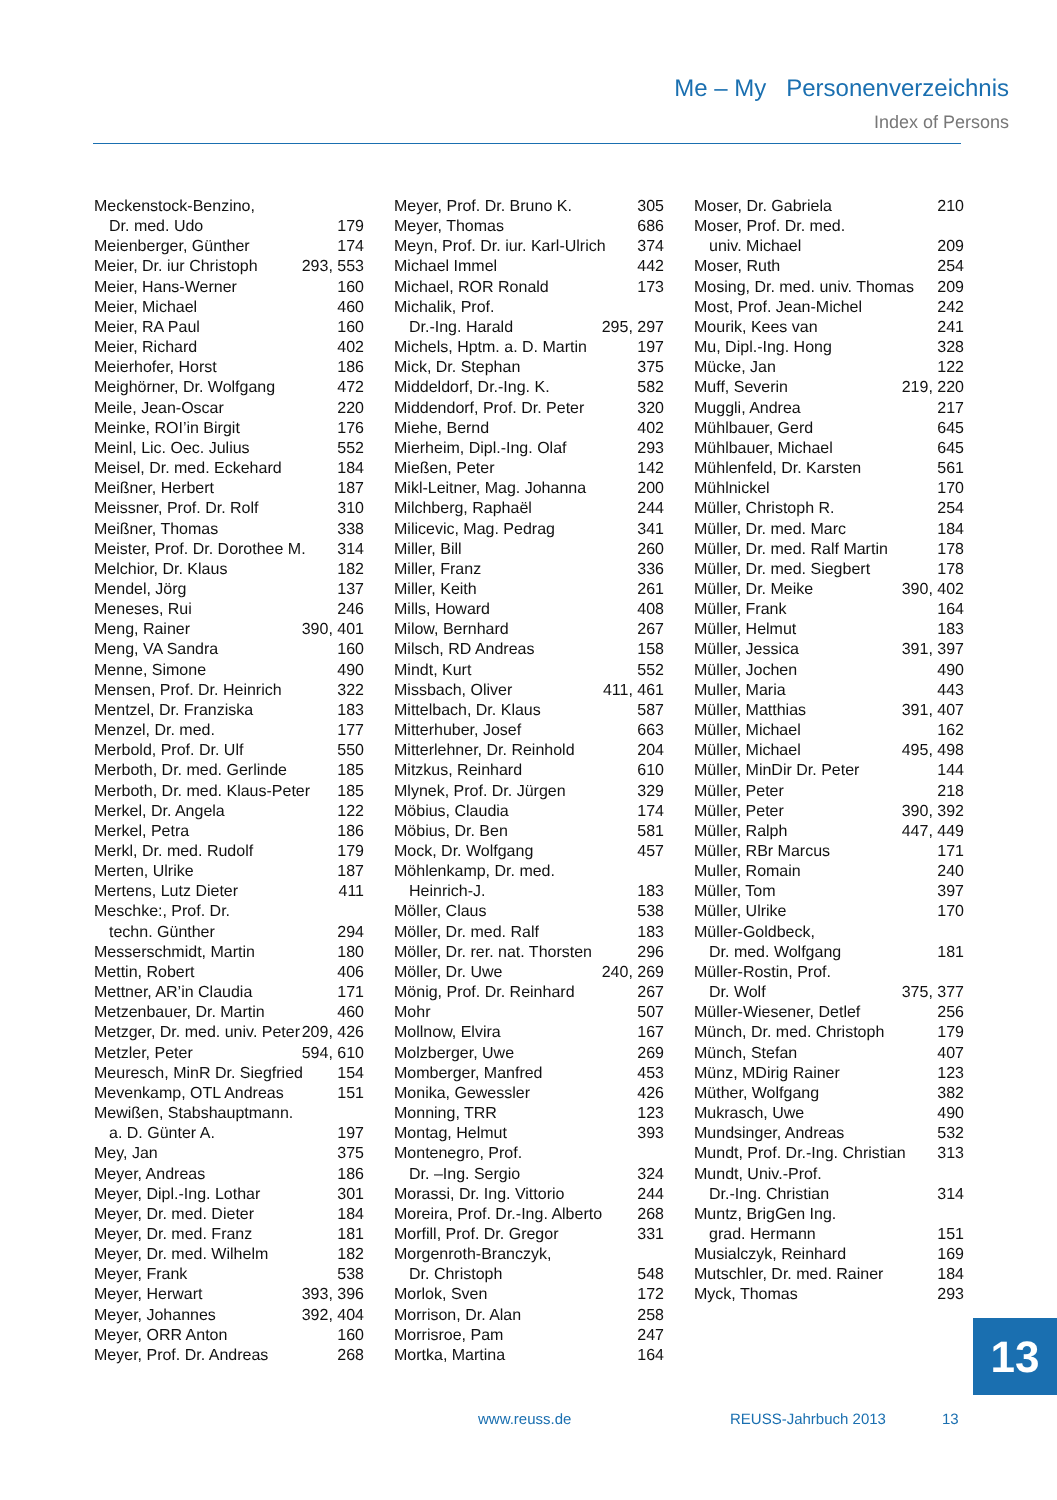Me – My Personenverzeichnis
Index of Persons
Meckenstock-Benzino,
Dr. med. Udo 179
Meienberger, Günther 174
Meier, Dr. iur Christoph 293, 553
Meier, Hans-Werner 160
Meier, Michael 460
Meier, RA Paul 160
Meier, Richard 402
Meierhofer, Horst 186
Meighörner, Dr. Wolfgang 472
Meile, Jean-Oscar 220
Meinke, ROI’in Birgit 176
Meinl, Lic. Oec. Julius 552
Meisel, Dr. med. Eckehard 184
Meißner, Herbert 187
Meissner, Prof. Dr. Rolf 310
Meißner, Thomas 338
Meister, Prof. Dr. Dorothee M. 314
Melchior, Dr. Klaus 182
Mendel, Jörg 137
Meneses, Rui 246
Meng, Rainer 390, 401
Meng, VA Sandra 160
Menne, Simone 490
Mensen, Prof. Dr. Heinrich 322
Mentzel, Dr. Franziska 183
Menzel, Dr. med. 177
Merbold, Prof. Dr. Ulf 550
Merboth, Dr. med. Gerlinde 185
Merboth, Dr. med. Klaus-Peter 185
Merkel, Dr. Angela 122
Merkel, Petra 186
Merkl, Dr. med. Rudolf 179
Merten, Ulrike 187
Mertens, Lutz Dieter 411
Meschke:, Prof. Dr.
techn. Günther 294
Messerschmidt, Martin 180
Mettin, Robert 406
Mettner, AR’in Claudia 171
Metzenbauer, Dr. Martin 460
Metzger, Dr. med. univ. Peter 209, 426
Metzler, Peter 594, 610
Meuresch, MinR Dr. Siegfried 154
Mevenkamp, OTL Andreas 151
Mewißen, Stabshauptmann.
a. D. Günter A. 197
Mey, Jan 375
Meyer, Andreas 186
Meyer, Dipl.-Ing. Lothar 301
Meyer, Dr. med. Dieter 184
Meyer, Dr. med. Franz 181
Meyer, Dr. med. Wilhelm 182
Meyer, Frank 538
Meyer, Herwart 393, 396
Meyer, Johannes 392, 404
Meyer, ORR Anton 160
Meyer, Prof. Dr. Andreas 268
Meyer, Prof. Dr. Bruno K. 305
Meyer, Thomas 686
Meyn, Prof. Dr. iur. Karl-Ulrich 374
Michael Immel 442
Michael, ROR Ronald 173
Michalik, Prof.
Dr.-Ing. Harald 295, 297
Michels, Hptm. a. D. Martin 197
Mick, Dr. Stephan 375
Middeldorf, Dr.-Ing. K. 582
Middendorf, Prof. Dr. Peter 320
Miehe, Bernd 402
Mierheim, Dipl.-Ing. Olaf 293
Mießen, Peter 142
Mikl-Leitner, Mag. Johanna 200
Milchberg, Raphaël 244
Milicevic, Mag. Pedrag 341
Miller, Bill 260
Miller, Franz 336
Miller, Keith 261
Mills, Howard 408
Milow, Bernhard 267
Milsch, RD Andreas 158
Mindt, Kurt 552
Missbach, Oliver 411, 461
Mittelbach, Dr. Klaus 587
Mitterhuber, Josef 663
Mitterlehner, Dr. Reinhold 204
Mitzkus, Reinhard 610
Mlynek, Prof. Dr. Jürgen 329
Möbius, Claudia 174
Möbius, Dr. Ben 581
Mock, Dr. Wolfgang 457
Möhlenkamp, Dr. med.
Heinrich-J. 183
Möller, Claus 538
Möller, Dr. med. Ralf 183
Möller, Dr. rer. nat. Thorsten 296
Möller, Dr. Uwe 240, 269
Mönig, Prof. Dr. Reinhard 267
Mohr 507
Mollnow, Elvira 167
Molzberger, Uwe 269
Momberger, Manfred 453
Monika, Gewessler 426
Monning, TRR 123
Montag, Helmut 393
Montenegro, Prof.
Dr. –Ing. Sergio 324
Morassi, Dr. Ing. Vittorio 244
Moreira, Prof. Dr.-Ing. Alberto 268
Morfill, Prof. Dr. Gregor 331
Morgenroth-Branczyk,
Dr. Christoph 548
Morlok, Sven 172
Morrison, Dr. Alan 258
Morrisroe, Pam 247
Mortka, Martina 164
Moser, Dr. Gabriela 210
Moser, Prof. Dr. med.
univ. Michael 209
Moser, Ruth 254
Mosing, Dr. med. univ. Thomas 209
Most, Prof. Jean-Michel 242
Mourik, Kees van 241
Mu, Dipl.-Ing. Hong 328
Mücke, Jan 122
Muff, Severin 219, 220
Muggli, Andrea 217
Mühlbauer, Gerd 645
Mühlbauer, Michael 645
Mühlenfeld, Dr. Karsten 561
Mühlnickel 170
Müller, Christoph R. 254
Müller, Dr. med. Marc 184
Müller, Dr. med. Ralf Martin 178
Müller, Dr. med. Siegbert 178
Müller, Dr. Meike 390, 402
Müller, Frank 164
Müller, Helmut 183
Müller, Jessica 391, 397
Müller, Jochen 490
Muller, Maria 443
Müller, Matthias 391, 407
Müller, Michael 162
Müller, Michael 495, 498
Müller, MinDir Dr. Peter 144
Müller, Peter 218
Müller, Peter 390, 392
Müller, Ralph 447, 449
Müller, RBr Marcus 171
Muller, Romain 240
Müller, Tom 397
Müller, Ulrike 170
Müller-Goldbeck,
Dr. med. Wolfgang 181
Müller-Rostin, Prof.
Dr. Wolf 375, 377
Müller-Wiesener, Detlef 256
Münch, Dr. med. Christoph 179
Münch, Stefan 407
Münz, MDirig Rainer 123
Müther, Wolfgang 382
Mukrasch, Uwe 490
Mundsinger, Andreas 532
Mundt, Prof. Dr.-Ing. Christian 313
Mundt, Univ.-Prof.
Dr.-Ing. Christian 314
Muntz, BrigGen Ing.
grad. Hermann 151
Musialczyk, Reinhard 169
Mutschler, Dr. med. Rainer 184
Myck, Thomas 293
13
www.reuss.de REUSS-Jahrbuch 2013 13